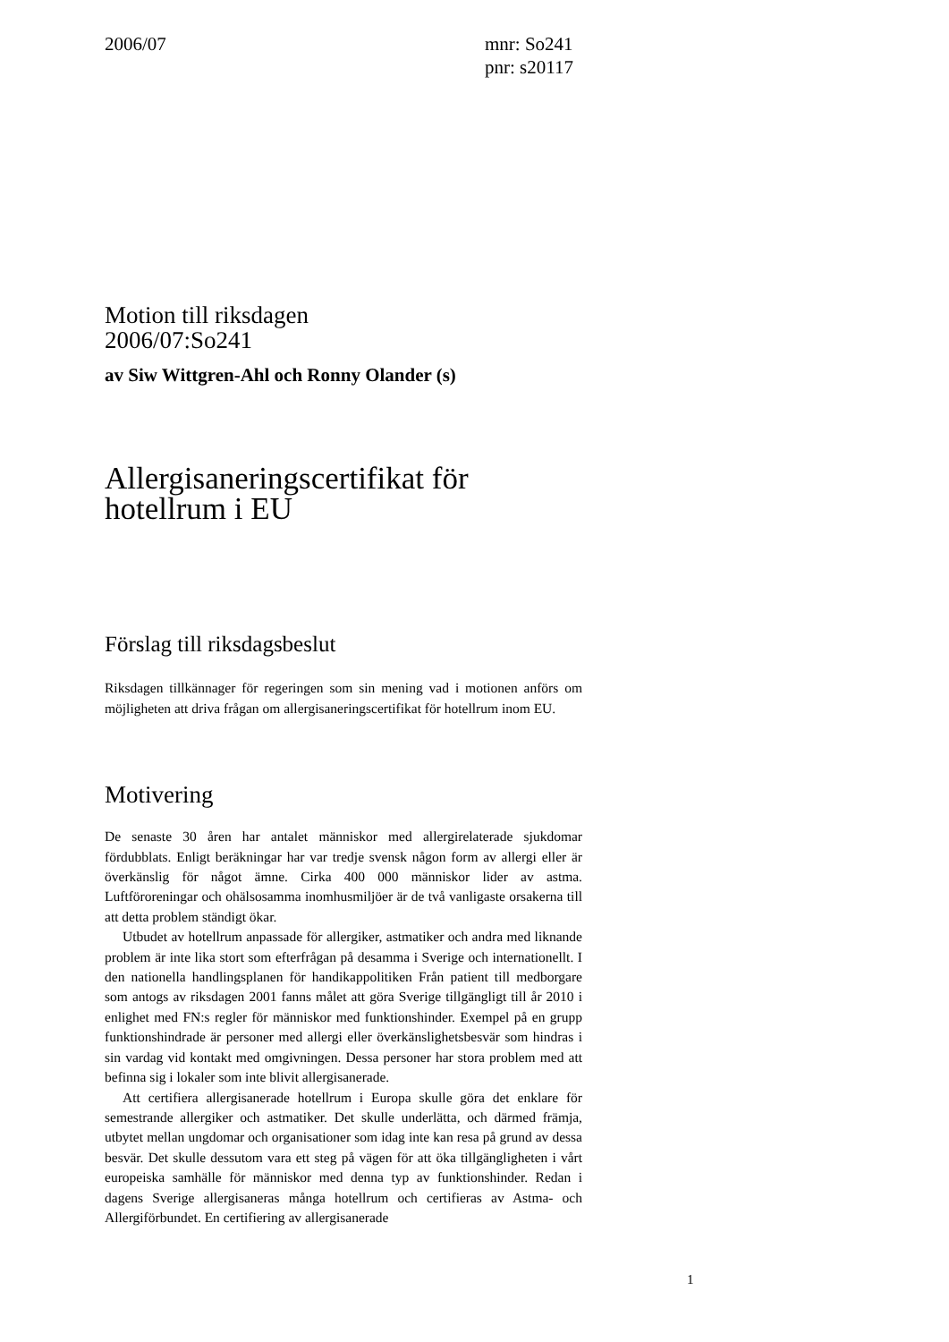2006/07 mnr: So241
pnr: s20117
Motion till riksdagen
2006/07:So241
av Siw Wittgren-Ahl och Ronny Olander (s)
Allergisaneringscertifikat för hotellrum i EU
Förslag till riksdagsbeslut
Riksdagen tillkännager för regeringen som sin mening vad i motionen anförs om möjligheten att driva frågan om allergisaneringscertifikat för hotellrum inom EU.
Motivering
De senaste 30 åren har antalet människor med allergirelaterade sjukdomar fördubblats. Enligt beräkningar har var tredje svensk någon form av allergi eller är överkänslig för något ämne. Cirka 400 000 människor lider av astma. Luftföroreningar och ohälsosamma inomhusmiljöer är de två vanligaste orsa­kerna till att detta problem ständigt ökar.
Utbudet av hotellrum anpassade för allergiker, astmatiker och andra med liknande problem är inte lika stort som efterfrågan på desamma i Sverige och internationellt. I den nationella handlingsplanen för handikappolitiken Från patient till medborgare som antogs av riksdagen 2001 fanns målet att göra Sverige tillgängligt till år 2010 i enlighet med FN:s regler för människor med funktionshinder. Exempel på en grupp funktionshindrade är personer med allergi eller överkänslighetsbesvär som hindras i sin vardag vid kontakt med omgivningen. Dessa personer har stora problem med att befinna sig i lokaler som inte blivit allergisanerade.
Att certifiera allergisanerade hotellrum i Europa skulle göra det enklare för semestrande allergiker och astmatiker. Det skulle underlätta, och därmed främja, utbytet mellan ungdomar och organisationer som idag inte kan resa på grund av dessa besvär. Det skulle dessutom vara ett steg på vägen för att öka tillgängligheten i vårt europeiska samhälle för människor med denna typ av funktionshinder. Redan i dagens Sverige allergisaneras många hotellrum och certifieras av Astma- och Allergiförbundet. En certifiering av allergisanerade
1